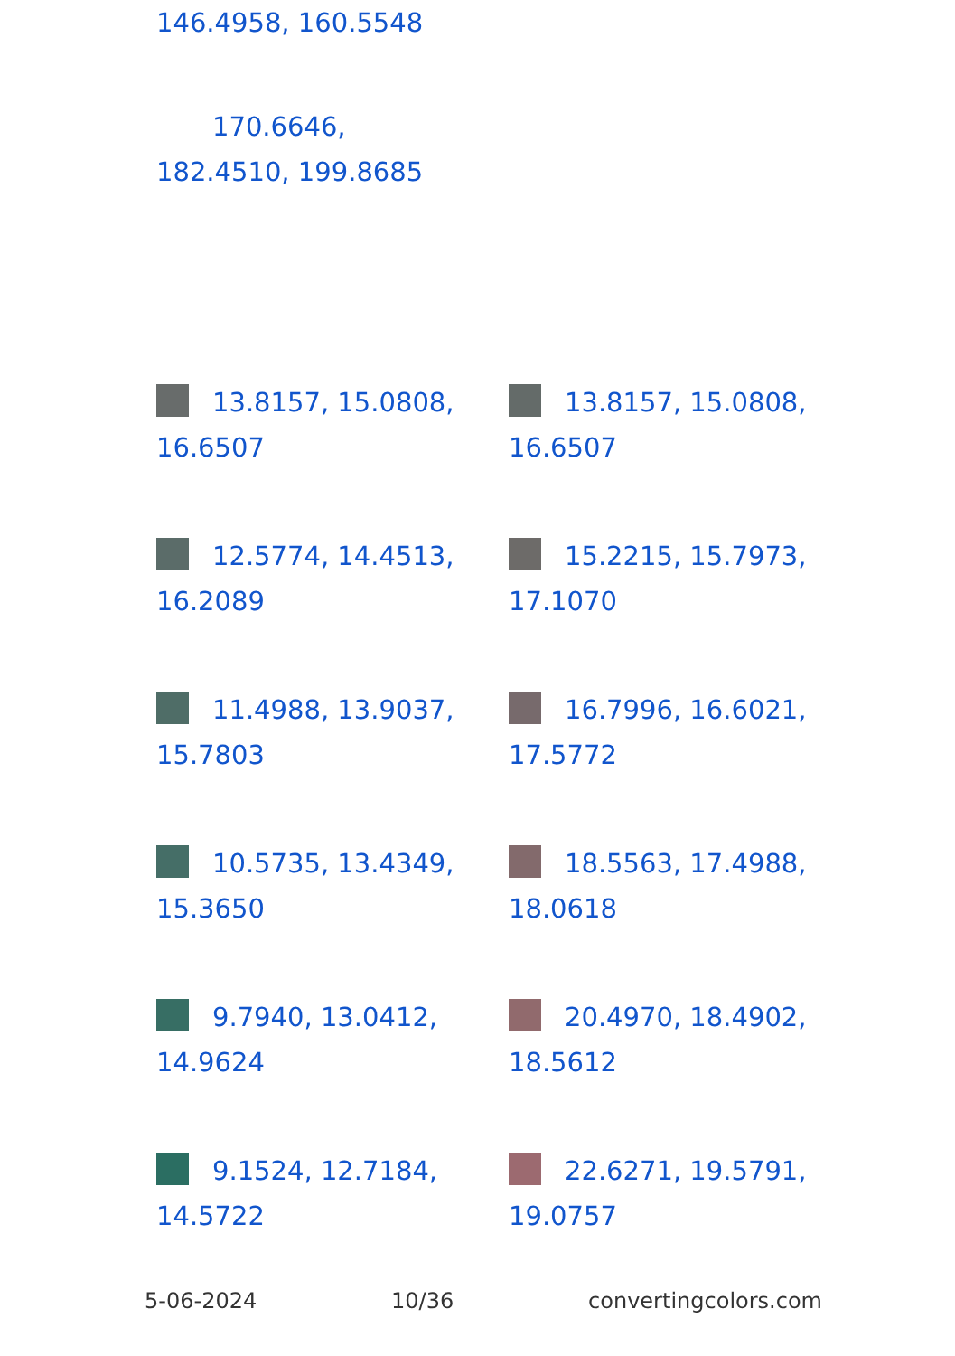146.4958, 160.5548
170.6646,
182.4510, 199.8685
13.8157, 15.0808, 16.6507
13.8157, 15.0808, 16.6507
12.5774, 14.4513, 16.2089
15.2215, 15.7973, 17.1070
11.4988, 13.9037, 15.7803
16.7996, 16.6021, 17.5772
10.5735, 13.4349, 15.3650
18.5563, 17.4988, 18.0618
9.7940, 13.0412, 14.9624
20.4970, 18.4902, 18.5612
9.1524, 12.7184, 14.5722
22.6271, 19.5791, 19.0757
5-06-2024 10/36 convertingcolors.com